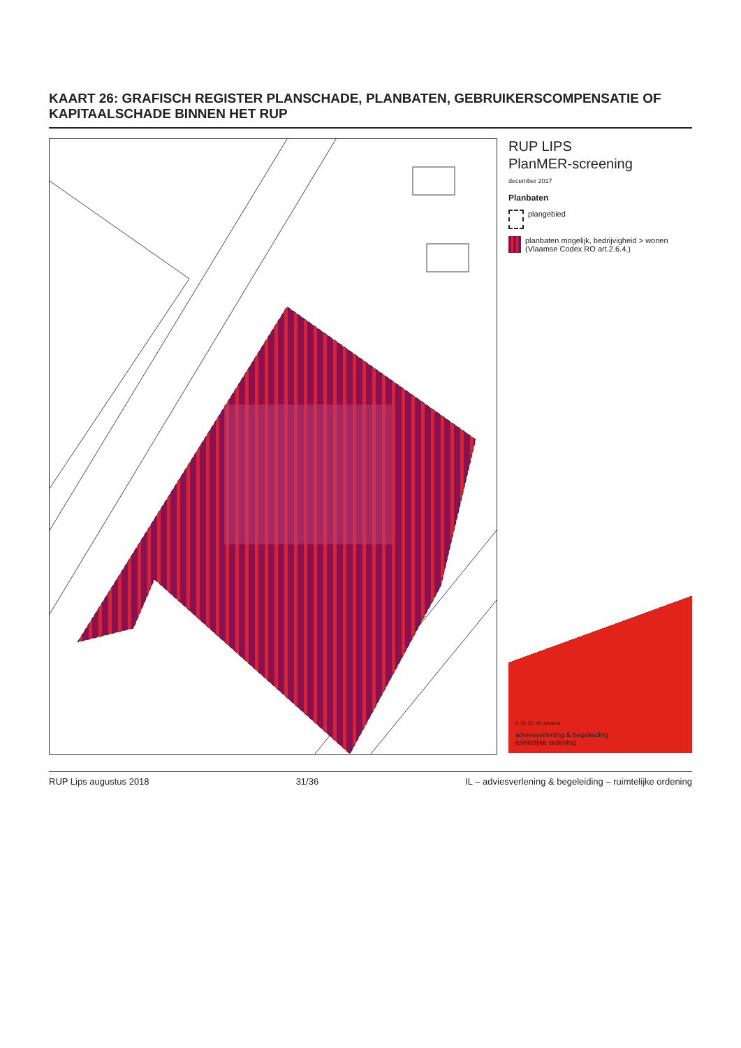KAART 26: GRAFISCH REGISTER PLANSCHADE, PLANBATEN, GEBRUIKERSCOMPENSATIE OF KAPITAALSCHADE BINNEN HET RUP
RUP LIPS
PlanMER-screening
december 2017
Planbaten
plangebied
planbaten mogelijk, bedrijvigheid > wonen
(Vlaamse Codex RO art.2.6.4.)
0 10 20 40 Meters
adviesverlening & begeleiding
ruimtelijke ordening
RUP Lips augustus 2018 31/36 IL – adviesverlening & begeleiding – ruimtelijke ordening